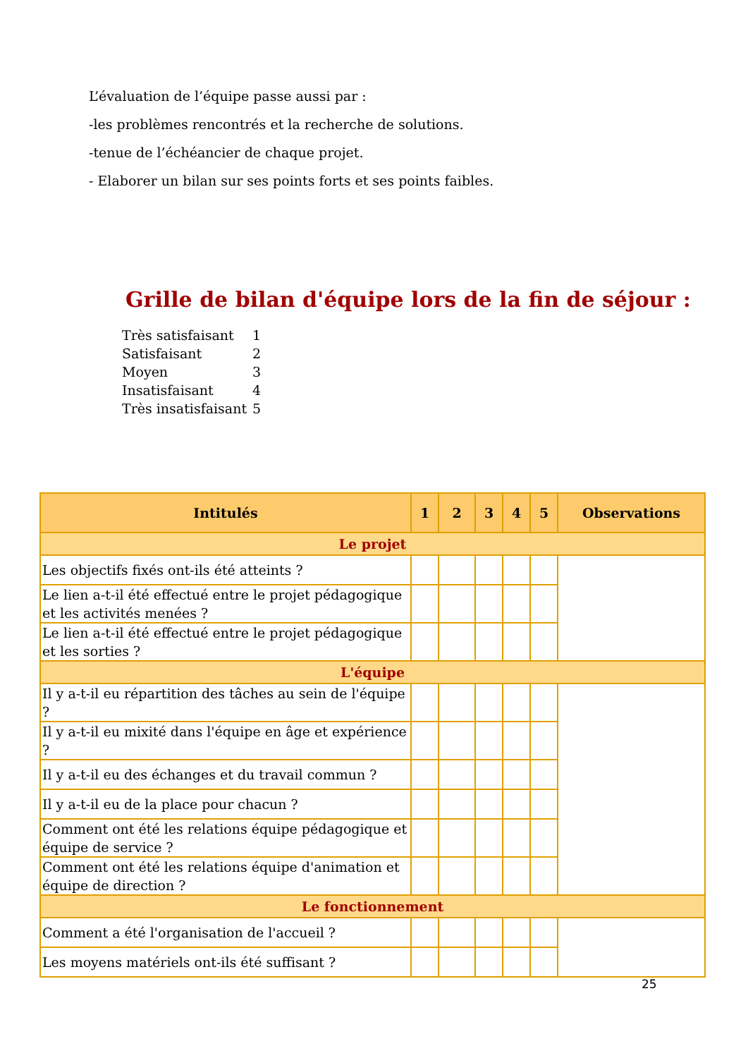L’évaluation de l’équipe passe aussi par :
-les problèmes rencontrés et la recherche de solutions.
-tenue de l’échéancier de chaque projet.
- Elaborer un bilan sur ses points forts et ses points faibles.
Grille de bilan d'équipe lors de la fin de séjour :
| Très satisfaisant | 1 |
| Satisfaisant | 2 |
| Moyen | 3 |
| Insatisfaisant | 4 |
| Très insatisfaisant | 5 |
| Intitulés | 1 | 2 | 3 | 4 | 5 | Observations |
| --- | --- | --- | --- | --- | --- | --- |
| Le projet | | | | | | |
| Les objectifs fixés ont-ils été atteints ? | | | | | | |
| Le lien a-t-il été effectué entre le projet pédagogique et les activités menées ? | | | | | | |
| Le lien a-t-il été effectué entre le projet pédagogique et les sorties ? | | | | | | |
| L'équipe | | | | | | |
| Il y a-t-il eu répartition des tâches au sein de l'équipe ? | | | | | | |
| Il y a-t-il eu mixité dans l'équipe en âge et expérience ? | | | | | | |
| Il y a-t-il eu des échanges et du travail commun ? | | | | | | |
| Il y a-t-il eu de la place pour chacun ? | | | | | | |
| Comment ont été les relations équipe pédagogique et équipe de service ? | | | | | | |
| Comment ont été les relations équipe d'animation et équipe de direction ? | | | | | | |
| Le fonctionnement | | | | | | |
| Comment a été l'organisation de l'accueil ? | | | | | | |
| Les moyens matériels ont-ils été suffisant ? | | | | | | |
25